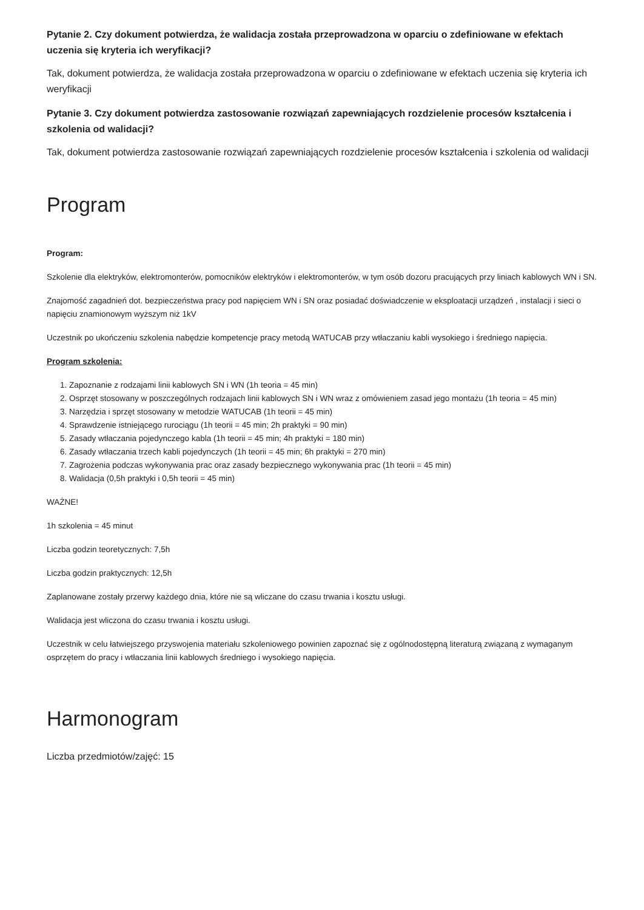Pytanie 2. Czy dokument potwierdza, że walidacja została przeprowadzona w oparciu o zdefiniowane w efektach uczenia się kryteria ich weryfikacji?
Tak, dokument potwierdza, że walidacja została przeprowadzona w oparciu o zdefiniowane w efektach uczenia się kryteria ich weryfikacji
Pytanie 3. Czy dokument potwierdza zastosowanie rozwiązań zapewniających rozdzielenie procesów kształcenia i szkolenia od walidacji?
Tak, dokument potwierdza zastosowanie rozwiązań zapewniających rozdzielenie procesów kształcenia i szkolenia od walidacji
Program
Program:
Szkolenie dla elektryków, elektromonterów, pomocników elektryków i elektromonterów, w tym osób dozoru pracujących przy liniach kablowych WN i SN.
Znajomość zagadnień dot. bezpieczeństwa pracy pod napięciem WN i SN oraz posiadać doświadczenie w eksploatacji urządzeń , instalacji i sieci o napięciu znamionowym wyższym niż 1kV
Uczestnik po ukończeniu szkolenia nabędzie kompetencje pracy metodą WATUCAB przy wtłaczaniu kabli wysokiego i średniego napięcia.
Program szkolenia:
1. Zapoznanie z rodzajami linii kablowych SN i WN (1h teoria = 45 min)
2. Osprzęt stosowany w poszczególnych rodzajach linii kablowych SN i WN wraz z omówieniem zasad jego montażu (1h teoria = 45 min)
3. Narzędzia i sprzęt stosowany w metodzie WATUCAB (1h teorii = 45 min)
4. Sprawdzenie istniejącego rurociągu (1h teorii = 45 min; 2h praktyki = 90 min)
5. Zasady wtłaczania pojedynczego kabla (1h teorii = 45 min; 4h praktyki = 180 min)
6. Zasady wtłaczania trzech kabli pojedynczych (1h teorii = 45 min; 6h praktyki = 270 min)
7. Zagrożenia podczas wykonywania prac oraz zasady bezpiecznego wykonywania prac (1h teorii = 45 min)
8. Walidacja (0,5h praktyki i 0,5h teorii = 45 min)
WAŻNE!
1h szkolenia = 45 minut
Liczba godzin teoretycznych: 7,5h
Liczba godzin praktycznych: 12,5h
Zaplanowane zostały przerwy każdego dnia, które nie są wliczane do czasu trwania i kosztu usługi.
Walidacja jest wliczona do czasu trwania i kosztu usługi.
Uczestnik w celu łatwiejszego przyswojenia materiału szkoleniowego powinien zapoznać się z ogólnodostępną literaturą związaną z wymaganym osprzętem do pracy i wtłaczania linii kablowych średniego i wysokiego napięcia.
Harmonogram
Liczba przedmiotów/zajęć: 15